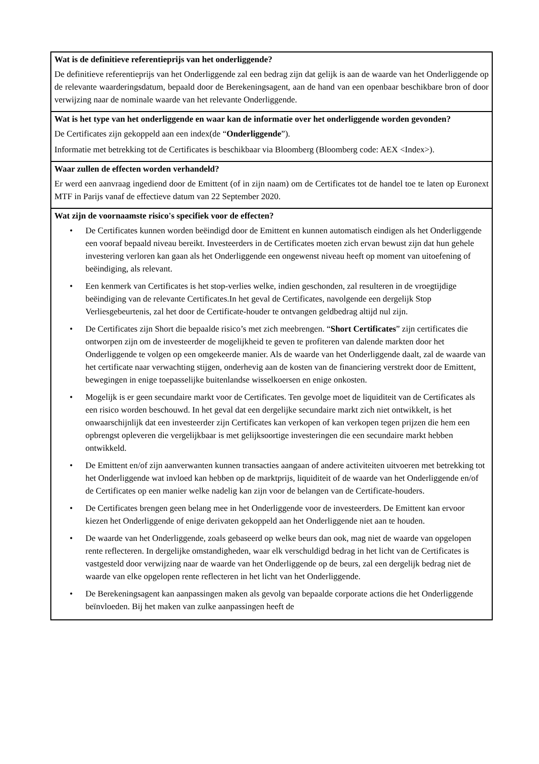Wat is de definitieve referentieprijs van het onderliggende?
De definitieve referentieprijs van het Onderliggende zal een bedrag zijn dat gelijk is aan de waarde van het Onderliggende op de relevante waarderingsdatum, bepaald door de Berekeningsagent, aan de hand van een openbaar beschikbare bron of door verwijzing naar de nominale waarde van het relevante Onderliggende.
Wat is het type van het onderliggende en waar kan de informatie over het onderliggende worden gevonden?
De Certificates zijn gekoppeld aan een index(de “Onderliggende”).
Informatie met betrekking tot de Certificates is beschikbaar via Bloomberg (Bloomberg code: AEX <Index>).
Waar zullen de effecten worden verhandeld?
Er werd een aanvraag ingediend door de Emittent (of in zijn naam) om de Certificates tot de handel toe te laten op Euronext MTF in Parijs vanaf de effectieve datum van 22 September 2020.
Wat zijn de voornaamste risico's specifiek voor de effecten?
• De Certificates kunnen worden beëindigd door de Emittent en kunnen automatisch eindigen als het Onderliggende een vooraf bepaald niveau bereikt. Investeerders in de Certificates moeten zich ervan bewust zijn dat hun gehele investering verloren kan gaan als het Onderliggende een ongewenst niveau heeft op moment van uitoefening of beëindiging, als relevant.
• Een kenmerk van Certificates is het stop-verlies welke, indien geschonden, zal resulteren in de vroegtijdige beëindiging van de relevante Certificates.In het geval de Certificates, navolgende een dergelijk Stop Verliesgebeurtenis, zal het door de Certificate-houder te ontvangen geldbedrag altijd nul zijn.
• De Certificates zijn Short die bepaalde risico’s met zich meebrengen. “Short Certificates” zijn certificates die ontworpen zijn om de investeerder de mogelijkheid te geven te profiteren van dalende markten door het Onderliggende te volgen op een omgekeerde manier. Als de waarde van het Onderliggende daalt, zal de waarde van het certificate naar verwachting stijgen, onderhevig aan de kosten van de financiering verstrekt door de Emittent, bewegingen in enige toepasselijke buitenlandse wisselkoersen en enige onkosten.
• Mogelijk is er geen secundaire markt voor de Certificates. Ten gevolge moet de liquiditeit van de Certificates als een risico worden beschouwd. In het geval dat een dergelijke secundaire markt zich niet ontwikkelt, is het onwaarschijnlijk dat een investeerder zijn Certificates kan verkopen of kan verkopen tegen prijzen die hem een opbrengst opleveren die vergelijkbaar is met gelijksoortige investeringen die een secundaire markt hebben ontwikkeld.
• De Emittent en/of zijn aanverwanten kunnen transacties aangaan of andere activiteiten uitvoeren met betrekking tot het Onderliggende wat invloed kan hebben op de marktprijs, liquiditeit of de waarde van het Onderliggende en/of de Certificates op een manier welke nadelig kan zijn voor de belangen van de Certificate-houders.
• De Certificates brengen geen belang mee in het Onderliggende voor de investeerders. De Emittent kan ervoor kiezen het Onderliggende of enige derivaten gekoppeld aan het Onderliggende niet aan te houden.
• De waarde van het Onderliggende, zoals gebaseerd op welke beurs dan ook, mag niet de waarde van opgelopen rente reflecteren. In dergelijke omstandigheden, waar elk verschuldigd bedrag in het licht van de Certificates is vastgesteld door verwijzing naar de waarde van het Onderliggende op de beurs, zal een dergelijk bedrag niet de waarde van elke opgelopen rente reflecteren in het licht van het Onderliggende.
• De Berekeningsagent kan aanpassingen maken als gevolg van bepaalde corporate actions die het Onderliggende beïnvloeden. Bij het maken van zulke aanpassingen heeft de